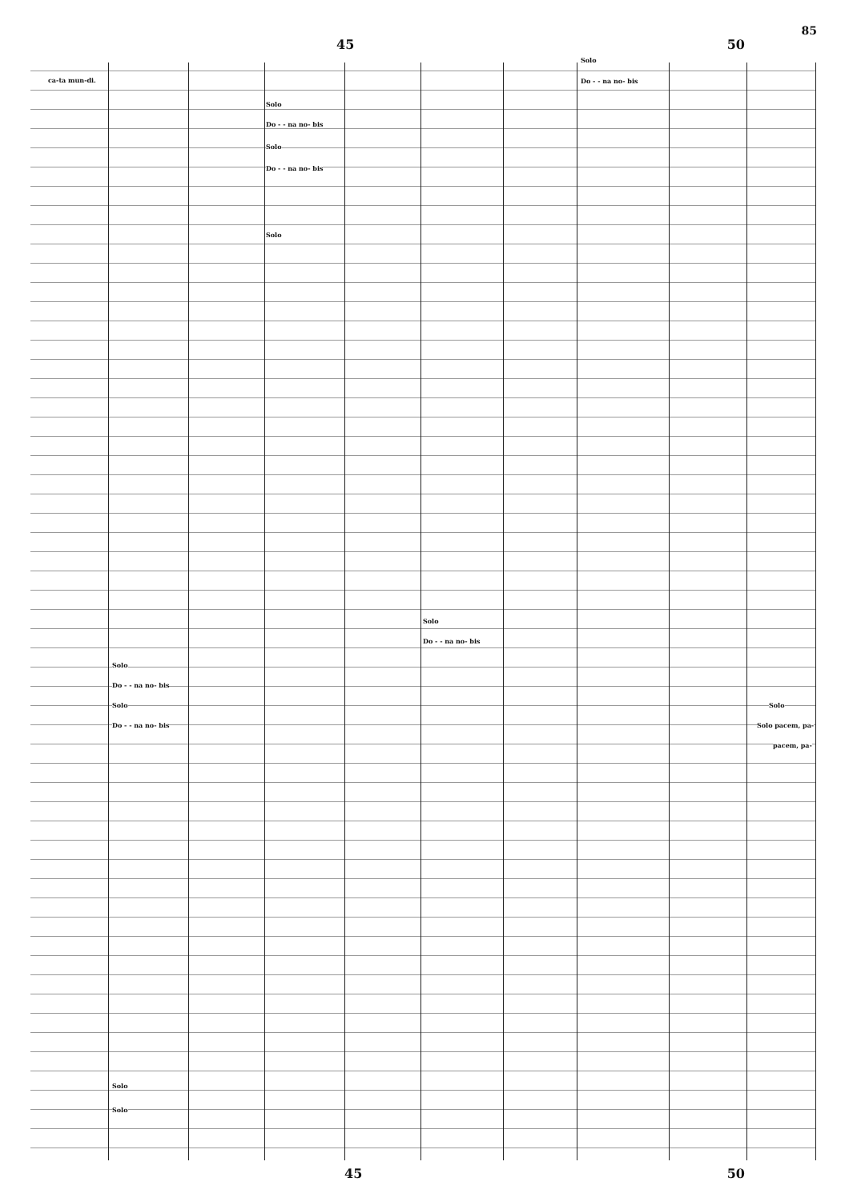85
45 50
ca-ta mun-di.
Solo
Do - - na no- bis
Solo
Do - - na no- bis
Solo
Do - - na no- bis
Solo
Solo
Do - - na no- bis
Solo
Do - - na no- bis
Solo
Do - - na no- bis
Solo
Solo pacem, pa-
pacem, pa-
Solo
Solo
45 50